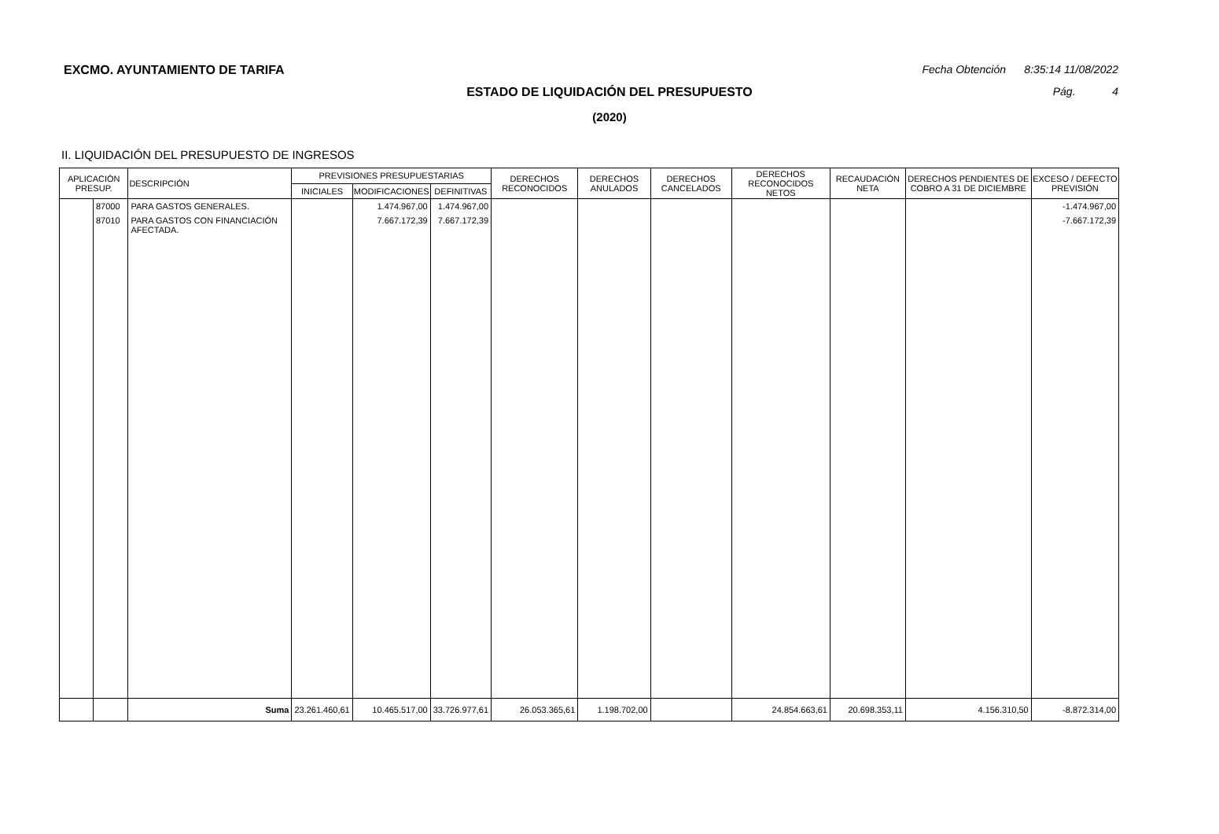EXCMO. AYUNTAMIENTO DE TARIFA
Fecha Obtención 8:35:14 11/08/2022
ESTADO DE LIQUIDACIÓN DEL PRESUPUESTO Pág. 4
(2020)
II. LIQUIDACIÓN DEL PRESUPUESTO DE INGRESOS
| APLICACIÓN PRESUP. | | DESCRIPCIÓN | PREVISIONES PRESUPUESTARIAS | | | DERECHOS RECONOCIDOS | DERECHOS ANULADOS | DERECHOS CANCELADOS | DERECHOS RECONOCIDOS NETOS | RECAUDACIÓN NETA | DERECHOS PENDIENTES DE COBRO A 31 DE DICIEMBRE | EXCESO / DEFECTO PREVISIÓN |
| --- | --- | --- | --- | --- | --- | --- | --- | --- | --- | --- | --- | --- |
| | | | INICIALES | MODIFICACIONES | DEFINITIVAS | | | | | | | |
| | 87000 | PARA GASTOS GENERALES. | | 1.474.967,00 | 1.474.967,00 | | | | | | | -1.474.967,00 |
| | 87010 | PARA GASTOS CON FINANCIACIÓN AFECTADA. | | 7.667.172,39 | 7.667.172,39 | | | | | | | -7.667.172,39 |
| | | Suma | 23.261.460,61 | 10.465.517,00 | 33.726.977,61 | 26.053.365,61 | 1.198.702,00 | | 24.854.663,61 | 20.698.353,11 | 4.156.310,50 | -8.872.314,00 |